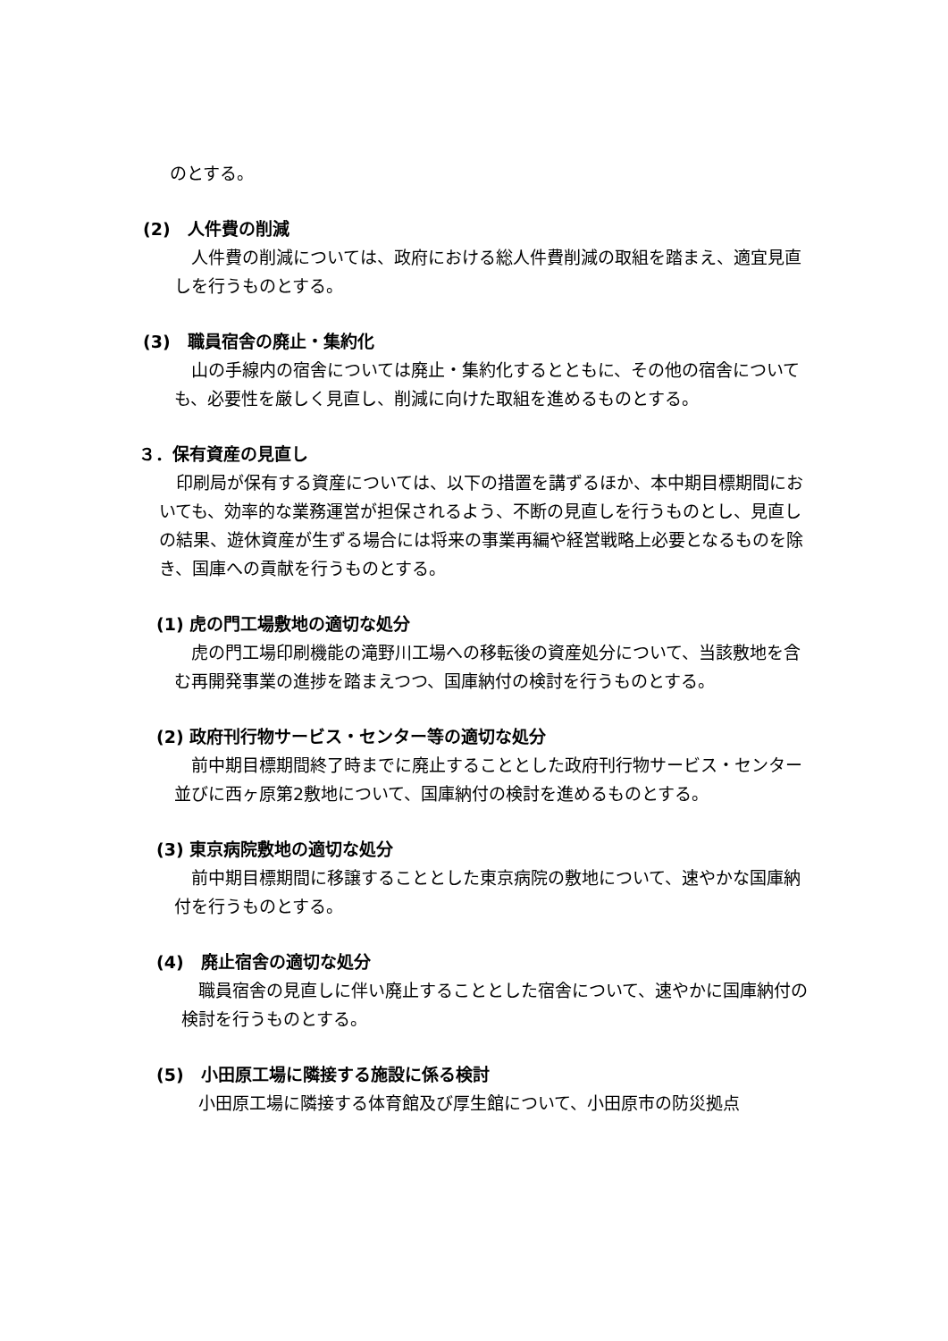のとする。
(2)　人件費の削減
　人件費の削減については、政府における総人件費削減の取組を踏まえ、適宜見直しを行うものとする。
(3)　職員宿舎の廃止・集約化
　山の手線内の宿舎については廃止・集約化するとともに、その他の宿舎についても、必要性を厳しく見直し、削減に向けた取組を進めるものとする。
３．保有資産の見直し
　印刷局が保有する資産については、以下の措置を講ずるほか、本中期目標期間においても、効率的な業務運営が担保されるよう、不断の見直しを行うものとし、見直しの結果、遊休資産が生ずる場合には将来の事業再編や経営戦略上必要となるものを除き、国庫への貢献を行うものとする。
(1) 虎の門工場敷地の適切な処分
　虎の門工場印刷機能の滝野川工場への移転後の資産処分について、当該敷地を含む再開発事業の進捗を踏まえつつ、国庫納付の検討を行うものとする。
(2) 政府刊行物サービス・センター等の適切な処分
　前中期目標期間終了時までに廃止することとした政府刊行物サービス・センター並びに西ヶ原第2敷地について、国庫納付の検討を進めるものとする。
(3) 東京病院敷地の適切な処分
　前中期目標期間に移譲することとした東京病院の敷地について、速やかな国庫納付を行うものとする。
(4)　廃止宿舎の適切な処分
　職員宿舎の見直しに伴い廃止することとした宿舎について、速やかに国庫納付の検討を行うものとする。
(5)　小田原工場に隣接する施設に係る検討
　小田原工場に隣接する体育館及び厚生館について、小田原市の防災拠点